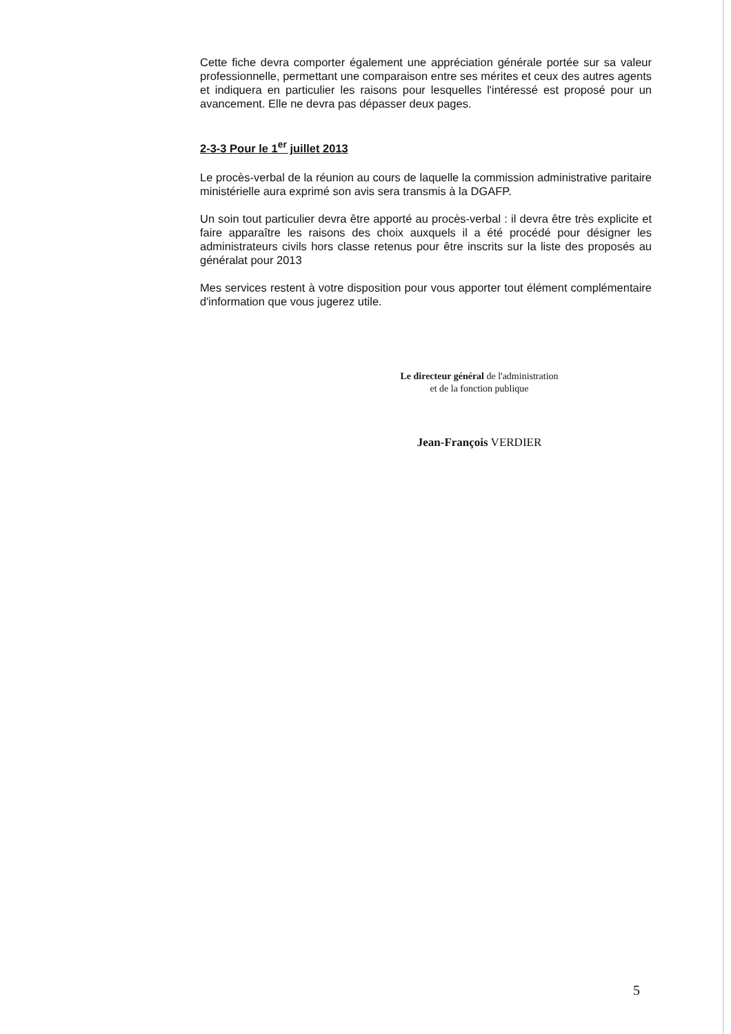Cette fiche devra comporter également une appréciation générale portée sur sa valeur professionnelle, permettant une comparaison entre ses mérites et ceux des autres agents et indiquera en particulier les raisons pour lesquelles l'intéressé est proposé pour un avancement. Elle ne devra pas dépasser deux pages.
2-3-3 Pour le 1<sup>er</sup> juillet 2013
Le procès-verbal de la réunion au cours de laquelle la commission administrative paritaire ministérielle aura exprimé son avis sera transmis à la DGAFP.
Un soin tout particulier devra être apporté au procès-verbal : il devra être très explicite et faire apparaître les raisons des choix auxquels il a été procédé pour désigner les administrateurs civils hors classe retenus pour être inscrits sur la liste des proposés au généralat pour 2013
Mes services restent à votre disposition pour vous apporter tout élément complémentaire d'information que vous jugerez utile.
Le directeur général de l'administration
et de la fonction publique
Jean-François VERDIER
5